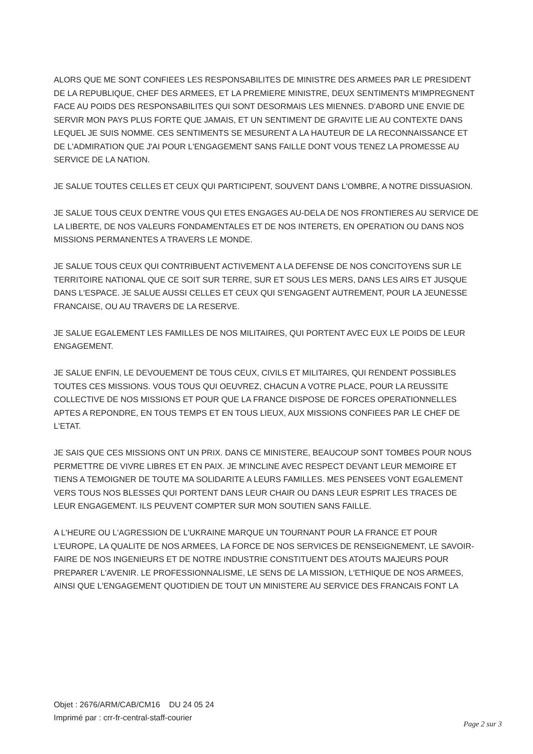ALORS QUE ME SONT CONFIEES LES RESPONSABILITES DE MINISTRE DES ARMEES PAR LE PRESIDENT DE LA REPUBLIQUE, CHEF DES ARMEES, ET LA PREMIERE MINISTRE, DEUX SENTIMENTS M'IMPREGNENT FACE AU POIDS DES RESPONSABILITES QUI SONT DESORMAIS LES MIENNES. D'ABORD UNE ENVIE DE SERVIR MON PAYS PLUS FORTE QUE JAMAIS, ET UN SENTIMENT DE GRAVITE LIE AU CONTEXTE DANS LEQUEL JE SUIS NOMME. CES SENTIMENTS SE MESURENT A LA HAUTEUR DE LA RECONNAISSANCE ET DE L'ADMIRATION QUE J'AI POUR L'ENGAGEMENT SANS FAILLE DONT VOUS TENEZ LA PROMESSE AU SERVICE DE LA NATION.
JE SALUE TOUTES CELLES ET CEUX QUI PARTICIPENT, SOUVENT DANS L'OMBRE, A NOTRE DISSUASION.
JE SALUE TOUS CEUX D'ENTRE VOUS QUI ETES ENGAGES AU-DELA DE NOS FRONTIERES AU SERVICE DE LA LIBERTE, DE NOS VALEURS FONDAMENTALES ET DE NOS INTERETS, EN OPERATION OU DANS NOS MISSIONS PERMANENTES A TRAVERS LE MONDE.
JE SALUE TOUS CEUX QUI CONTRIBUENT ACTIVEMENT A LA DEFENSE DE NOS CONCITOYENS SUR LE TERRITOIRE NATIONAL QUE CE SOIT SUR TERRE, SUR ET SOUS LES MERS, DANS LES AIRS ET JUSQUE DANS L'ESPACE. JE SALUE AUSSI CELLES ET CEUX QUI S'ENGAGENT AUTREMENT, POUR LA JEUNESSE FRANCAISE, OU AU TRAVERS DE LA RESERVE.
JE SALUE EGALEMENT LES FAMILLES DE NOS MILITAIRES, QUI PORTENT AVEC EUX LE POIDS DE LEUR ENGAGEMENT.
JE SALUE ENFIN, LE DEVOUEMENT DE TOUS CEUX, CIVILS ET MILITAIRES, QUI RENDENT POSSIBLES TOUTES CES MISSIONS. VOUS TOUS QUI OEUVREZ, CHACUN A VOTRE PLACE, POUR LA REUSSITE COLLECTIVE DE NOS MISSIONS ET POUR QUE LA FRANCE DISPOSE DE FORCES OPERATIONNELLES APTES A REPONDRE, EN TOUS TEMPS ET EN TOUS LIEUX, AUX MISSIONS CONFIEES PAR LE CHEF DE L'ETAT.
JE SAIS QUE CES MISSIONS ONT UN PRIX. DANS CE MINISTERE, BEAUCOUP SONT TOMBES POUR NOUS PERMETTRE DE VIVRE LIBRES ET EN PAIX. JE M'INCLINE AVEC RESPECT DEVANT LEUR MEMOIRE ET TIENS A TEMOIGNER DE TOUTE MA SOLIDARITE A LEURS FAMILLES. MES PENSEES VONT EGALEMENT VERS TOUS NOS BLESSES QUI PORTENT DANS LEUR CHAIR OU DANS LEUR ESPRIT LES TRACES DE LEUR ENGAGEMENT. ILS PEUVENT COMPTER SUR MON SOUTIEN SANS FAILLE.
A L'HEURE OU L'AGRESSION DE L'UKRAINE MARQUE UN TOURNANT POUR LA FRANCE ET POUR L'EUROPE, LA QUALITE DE NOS ARMEES, LA FORCE DE NOS SERVICES DE RENSEIGNEMENT, LE SAVOIR-FAIRE DE NOS INGENIEURS ET DE NOTRE INDUSTRIE CONSTITUENT DES ATOUTS MAJEURS POUR PREPARER L'AVENIR. LE PROFESSIONNALISME, LE SENS DE LA MISSION, L'ETHIQUE DE NOS ARMEES, AINSI QUE L'ENGAGEMENT QUOTIDIEN DE TOUT UN MINISTERE AU SERVICE DES FRANCAIS FONT LA
Objet : 2676/ARM/CAB/CM16 DU 24 05 24
Imprimé par : crr-fr-central-staff-courier
Page 2 sur 3